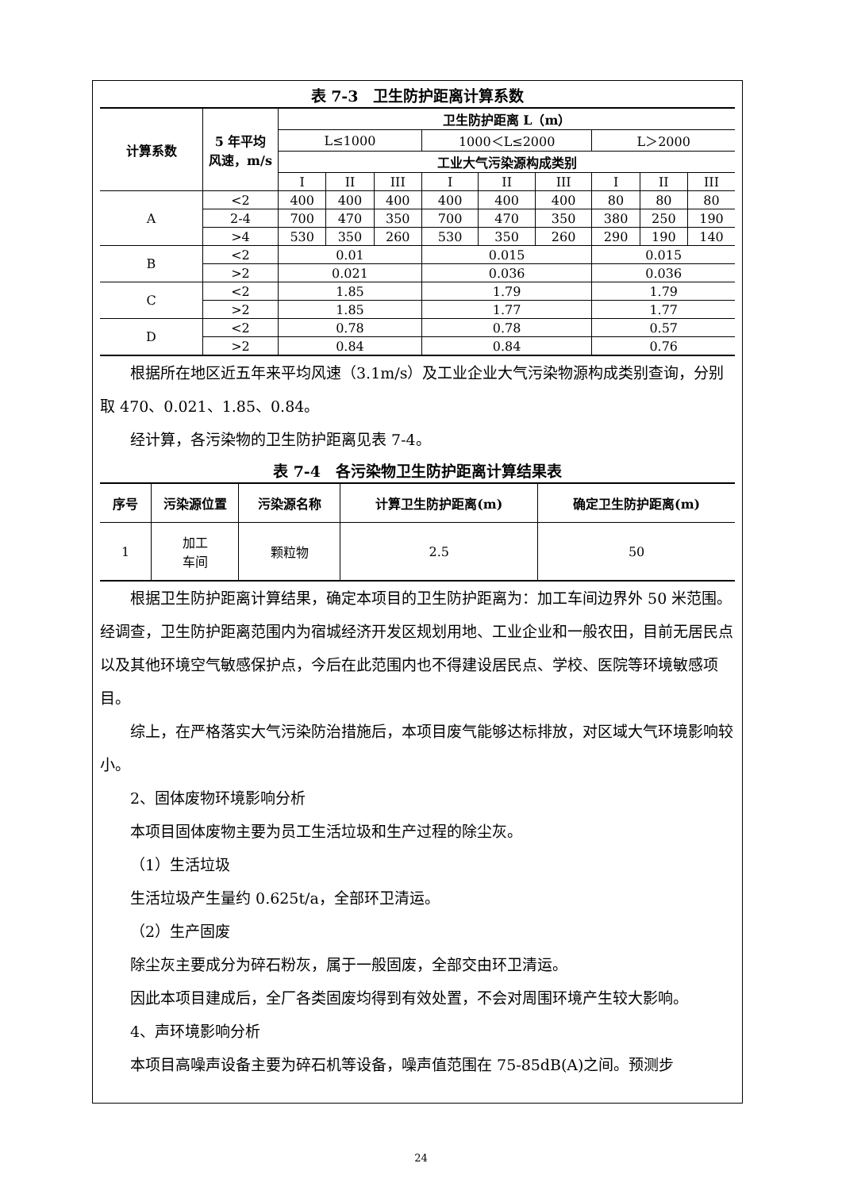表 7-3　卫生防护距离计算系数
| 计算系数 | 5 年平均 风速，m/s | 卫生防护距离 L（m） | | | | | | | | |
| --- | --- | --- | --- | --- | --- | --- | --- | --- | --- | --- |
| | | L≤1000 | | | 1000＜L≤2000 | | | L＞2000 | | |
| | | 工业大气污染源构成类别 | | | | | | | | |
| | | I | II | III | I | II | III | I | II | III |
| A | <2 | 400 | 400 | 400 | 400 | 400 | 400 | 80 | 80 | 80 |
| | 2-4 | 700 | 470 | 350 | 700 | 470 | 350 | 380 | 250 | 190 |
| | >4 | 530 | 350 | 260 | 530 | 350 | 260 | 290 | 190 | 140 |
| B | <2 | 0.01 | | | 0.015 | | | 0.015 | | |
| | >2 | 0.021 | | | 0.036 | | | 0.036 | | |
| C | <2 | 1.85 | | | 1.79 | | | 1.79 | | |
| | >2 | 1.85 | | | 1.77 | | | 1.77 | | |
| D | <2 | 0.78 | | | 0.78 | | | 0.57 | | |
| | >2 | 0.84 | | | 0.84 | | | 0.76 | | |
根据所在地区近五年来平均风速（3.1m/s）及工业企业大气污染物源构成类别查询，分别取 470、0.021、1.85、0.84。
经计算，各污染物的卫生防护距离见表 7-4。
表 7-4　各污染物卫生防护距离计算结果表
| 序号 | 污染源位置 | 污染源名称 | 计算卫生防护距离(m) | 确定卫生防护距离(m) |
| --- | --- | --- | --- | --- |
| 1 | 加工 车间 | 颗粒物 | 2.5 | 50 |
根据卫生防护距离计算结果，确定本项目的卫生防护距离为：加工车间边界外 50 米范围。经调查，卫生防护距离范围内为宿城经济开发区规划用地、工业企业和一般农田，目前无居民点以及其他环境空气敏感保护点，今后在此范围内也不得建设居民点、学校、医院等环境敏感项目。
综上，在严格落实大气污染防治措施后，本项目废气能够达标排放，对区域大气环境影响较小。
2、固体废物环境影响分析
本项目固体废物主要为员工生活垃圾和生产过程的除尘灰。
（1）生活垃圾
生活垃圾产生量约 0.625t/a，全部环卫清运。
（2）生产固废
除尘灰主要成分为碎石粉灰，属于一般固废，全部交由环卫清运。
因此本项目建成后，全厂各类固废均得到有效处置，不会对周围环境产生较大影响。
4、声环境影响分析
本项目高噪声设备主要为碎石机等设备，噪声值范围在 75-85dB(A)之间。预测步
24